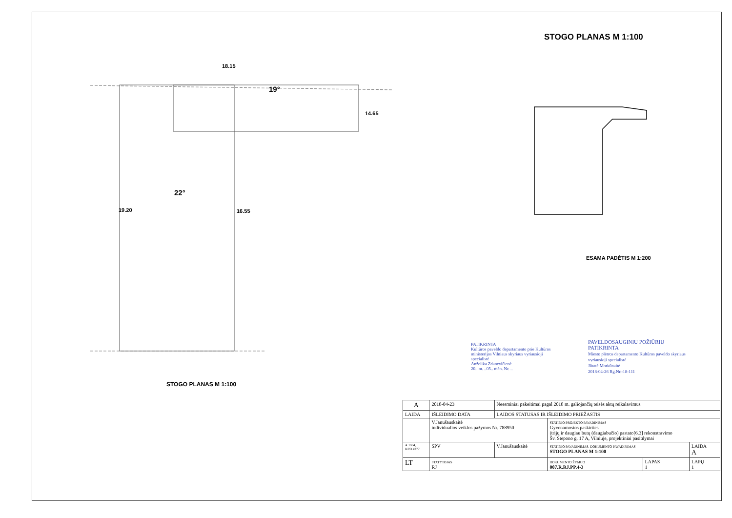18.15
19°
14.65
22°
19.20 16.55
STOGO PLANAS M 1:100
STOGO PLANAS M 1:100
ESAMA PADĖTIS M 1:200
PATIKRINTA
Kultūros paveldo departamento prie Kultūros ministerijos Vilniaus skyriaus vyriausioji specialistė
Anželika Zdanevičienė
20.. m. ..05.. mėn. Nr. ..
PAVELDOSAUGINIU POŽIŪRIU PATIKRINTA
Miesto plėtros departamento Kultūros paveldo skyriaus vyriausioji specialistė
Jūratė Morkūnaitė
2018-04-26 Rg.Nr.-18-111
| A | 2018-04-23 | Neesminiai pakeitimai pagal 2018 m. galiojančių teisės aktų reikalavimus | | | |
| LAIDA | IŠLEIDIMO DATA | LAIDOS STATUSAS IR IŠLEIDIMO PRIEŽASTIS | | | |
| | V.Janušauskaitė individualios veiklos pažymos Nr. 788950 | | STATINIO PROJEKTO PAVADINIMAS Gyvenamosios paskirties (trijų ir daugiau butų (daugiabučio) pastato[6.3] rekonstravimo Šv. Stepono g. 17 A, Vilniuje, projektiniai pasiūlymai | | |
| A 1984, KPD 4277 | SPV | V.Janušauskaitė | STATINIO PAVADINIMAS, DOKUMENTO PAVADINIMAS STOGO PLANAS M 1:100 | | LAIDA A |
| LT | STATYTOJAS RJ | | DOKUMENTO ŽYMUO 007.R.RJ.PP.4-3 | LAPAS 1 | LAPŲ 1 |